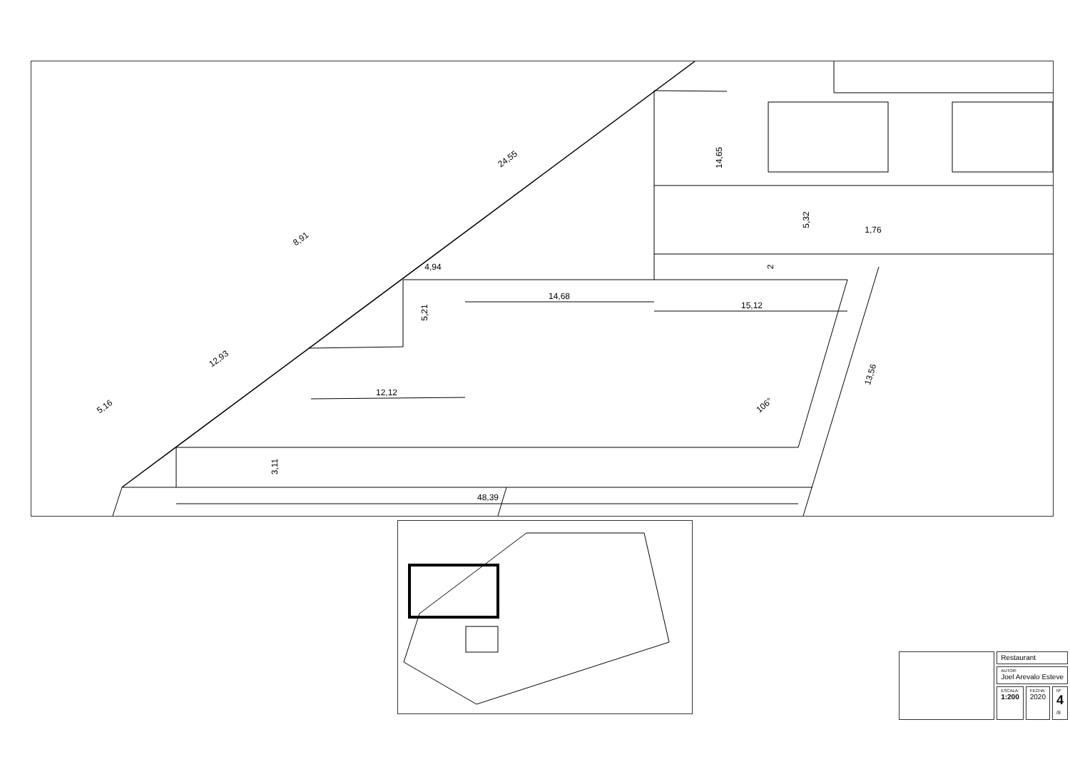48,39
14,68
15,12
12,12
4,94
24,55
8,91
12,93
5,16
14,65
5,32
2
5,21
3,11
1,76
13,56
106°
| | Restaurant | | |
| | AUTOR: Joel Arevalo Esteve | | |
| | ESCALA: 1:200 | FECHA: 2020 | Nº 4 /8 |